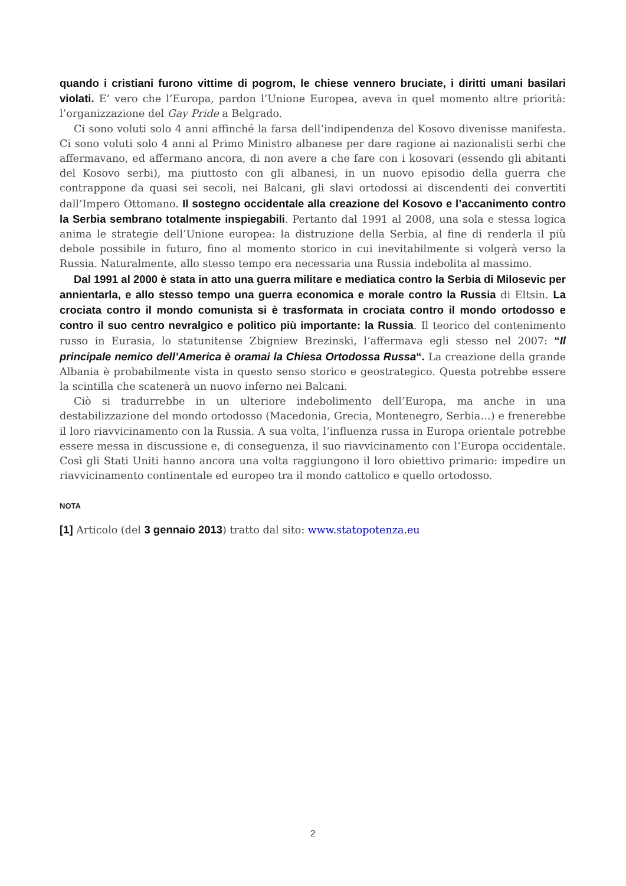quando i cristiani furono vittime di pogrom, le chiese vennero bruciate, i diritti umani basilari violati. E’ vero che l’Europa, pardon l’Unione Europea, aveva in quel momento altre priorità: l’organizzazione del Gay Pride a Belgrado.
Ci sono voluti solo 4 anni affinché la farsa dell’indipendenza del Kosovo divenisse manifesta. Ci sono voluti solo 4 anni al Primo Ministro albanese per dare ragione ai nazionalisti serbi che affermavano, ed affermano ancora, di non avere a che fare con i kosovari (essendo gli abitanti del Kosovo serbi), ma piuttosto con gli albanesi, in un nuovo episodio della guerra che contrappone da quasi sei secoli, nei Balcani, gli slavi ortodossi ai discendenti dei convertiti dall’Impero Ottomano. Il sostegno occidentale alla creazione del Kosovo e l’accanimento contro la Serbia sembrano totalmente inspiegabili. Pertanto dal 1991 al 2008, una sola e stessa logica anima le strategie dell’Unione europea: la distruzione della Serbia, al fine di renderla il più debole possibile in futuro, fino al momento storico in cui inevitabilmente si volgerà verso la Russia. Naturalmente, allo stesso tempo era necessaria una Russia indebolita al massimo.
Dal 1991 al 2000 è stata in atto una guerra militare e mediatica contro la Serbia di Milosevic per annientarla, e allo stesso tempo una guerra economica e morale contro la Russia di Eltsin. La crociata contro il mondo comunista si è trasformata in crociata contro il mondo ortodosso e contro il suo centro nevralgico e politico più importante: la Russia. Il teorico del contenimento russo in Eurasia, lo statunitense Zbigniew Brezinski, l’affermava egli stesso nel 2007: “Il principale nemico dell’America è oramai la Chiesa Ortodossa Russa“. La creazione della grande Albania è probabilmente vista in questo senso storico e geostrategico. Questa potrebbe essere la scintilla che scatenerà un nuovo inferno nei Balcani.
Ciò si tradurrebbe in un ulteriore indebolimento dell’Europa, ma anche in una destabilizzazione del mondo ortodosso (Macedonia, Grecia, Montenegro, Serbia…) e frenerebbe il loro riavvicinamento con la Russia. A sua volta, l’influenza russa in Europa orientale potrebbe essere messa in discussione e, di conseguenza, il suo riavvicinamento con l’Europa occidentale. Così gli Stati Uniti hanno ancora una volta raggiungono il loro obiettivo primario: impedire un riavvicinamento continentale ed europeo tra il mondo cattolico e quello ortodosso.
NOTA
[1] Articolo (del 3 gennaio 2013) tratto dal sito: www.statopotenza.eu
2